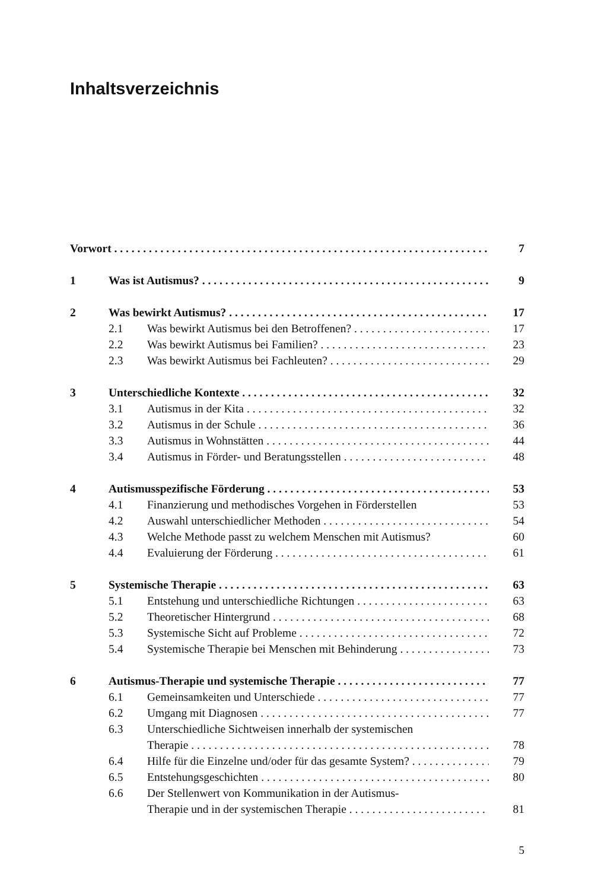Inhaltsverzeichnis
Vorwort 7
1 Was ist Autismus? 9
2 Was bewirkt Autismus? 17
2.1 Was bewirkt Autismus bei den Betroffenen? 17
2.2 Was bewirkt Autismus bei Familien? 23
2.3 Was bewirkt Autismus bei Fachleuten? 29
3 Unterschiedliche Kontexte 32
3.1 Autismus in der Kita 32
3.2 Autismus in der Schule 36
3.3 Autismus in Wohnstätten 44
3.4 Autismus in Förder- und Beratungsstellen 48
4 Autismusspezifische Förderung 53
4.1 Finanzierung und methodisches Vorgehen in Förderstellen 53
4.2 Auswahl unterschiedlicher Methoden 54
4.3 Welche Methode passt zu welchem Menschen mit Autismus? 60
4.4 Evaluierung der Förderung 61
5 Systemische Therapie 63
5.1 Entstehung und unterschiedliche Richtungen 63
5.2 Theoretischer Hintergrund 68
5.3 Systemische Sicht auf Probleme 72
5.4 Systemische Therapie bei Menschen mit Behinderung 73
6 Autismus-Therapie und systemische Therapie 77
6.1 Gemeinsamkeiten und Unterschiede 77
6.2 Umgang mit Diagnosen 77
6.3 Unterschiedliche Sichtweisen innerhalb der systemischen
Therapie 78
6.4 Hilfe für die Einzelne und/oder für das gesamte System? 79
6.5 Entstehungsgeschichten 80
6.6 Der Stellenwert von Kommunikation in der Autismus-
Therapie und in der systemischen Therapie 81
5